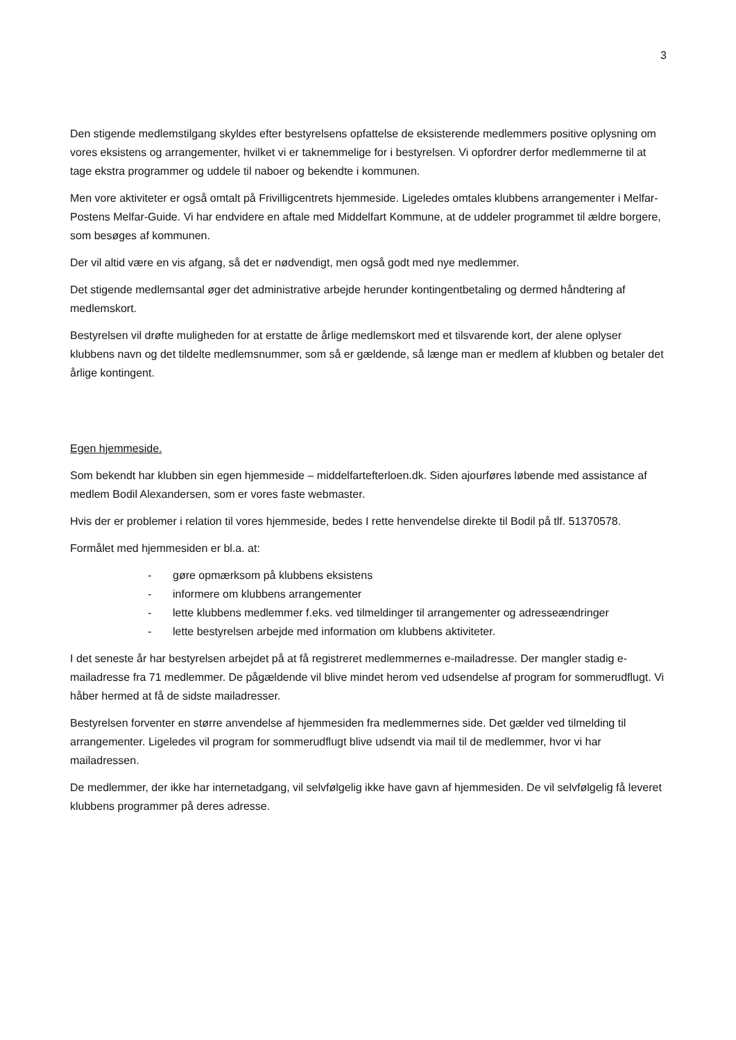3
Den stigende medlemstilgang skyldes efter bestyrelsens opfattelse de eksisterende medlemmers positive oplysning om vores eksistens og arrangementer, hvilket vi er taknemmelige for i bestyrelsen. Vi opfordrer derfor medlemmerne til at tage ekstra programmer og uddele til naboer og bekendte i kommunen.
Men vore aktiviteter er også omtalt på Frivilligcentrets hjemmeside. Ligeledes omtales klubbens arrangementer i Melfar-Postens Melfar-Guide. Vi har endvidere en aftale med Middelfart Kommune, at de uddeler programmet til ældre borgere, som besøges af kommunen.
Der vil altid være en vis afgang, så det er nødvendigt, men også godt med nye medlemmer.
Det stigende medlemsantal øger det administrative arbejde herunder kontingentbetaling og dermed håndtering af medlemskort.
Bestyrelsen vil drøfte muligheden for at erstatte de årlige medlemskort med et tilsvarende kort, der alene oplyser klubbens navn og det tildelte medlemsnummer, som så er gældende, så længe man er medlem af klubben og betaler det årlige kontingent.
Egen hjemmeside.
Som bekendt har klubben sin egen hjemmeside – middelfartefterloen.dk. Siden ajourføres løbende med assistance af medlem Bodil Alexandersen, som er vores faste webmaster.
Hvis der er problemer i relation til vores hjemmeside, bedes I rette henvendelse direkte til Bodil på tlf. 51370578.
Formålet med hjemmesiden er bl.a. at:
- gøre opmærksom på klubbens eksistens
- informere om klubbens arrangementer
- lette klubbens medlemmer f.eks. ved tilmeldinger til arrangementer og adresseændringer
- lette bestyrelsen arbejde med information om klubbens aktiviteter.
I det seneste år har bestyrelsen arbejdet på at få registreret medlemmernes e-mailadresse. Der mangler stadig e-mailadresse fra 71 medlemmer. De pågældende vil blive mindet herom ved udsendelse af program for sommerudflugt. Vi håber hermed at få de sidste mailadresser.
Bestyrelsen forventer en større anvendelse af hjemmesiden fra medlemmernes side. Det gælder ved tilmelding til arrangementer. Ligeledes vil program for sommerudflugt blive udsendt via mail til de medlemmer, hvor vi har mailadressen.
De medlemmer, der ikke har internetadgang, vil selvfølgelig ikke have gavn af hjemmesiden. De vil selvfølgelig få leveret klubbens programmer på deres adresse.